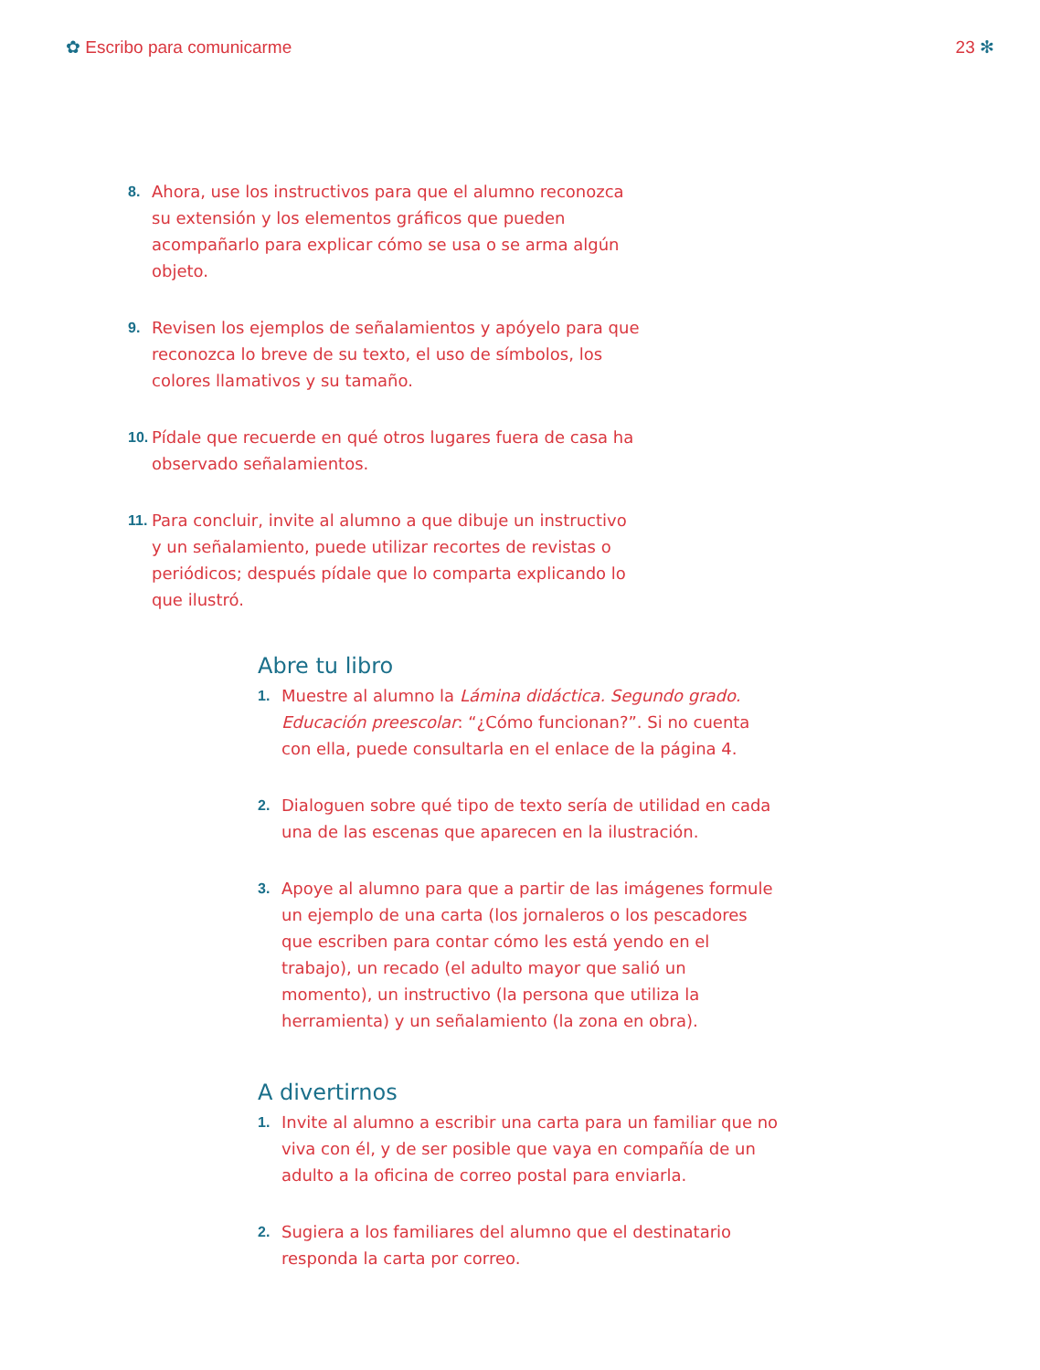✿ Escribo para comunicarme 23 ✻
8. Ahora, use los instructivos para que el alumno reconozca su extensión y los elementos gráficos que pueden acompañarlo para explicar cómo se usa o se arma algún objeto.
9. Revisen los ejemplos de señalamientos y apóyelo para que reconozca lo breve de su texto, el uso de símbolos, los colores llamativos y su tamaño.
10. Pídale que recuerde en qué otros lugares fuera de casa ha observado señalamientos.
11. Para concluir, invite al alumno a que dibuje un instructivo y un señalamiento, puede utilizar recortes de revistas o periódicos; después pídale que lo comparta explicando lo que ilustró.
Abre tu libro
1. Muestre al alumno la Lámina didáctica. Segundo grado. Educación preescolar: “¿Cómo funcionan?”. Si no cuenta con ella, puede consultarla en el enlace de la página 4.
2. Dialoguen sobre qué tipo de texto sería de utilidad en cada una de las escenas que aparecen en la ilustración.
3. Apoye al alumno para que a partir de las imágenes formule un ejemplo de una carta (los jornaleros o los pescadores que escriben para contar cómo les está yendo en el trabajo), un recado (el adulto mayor que salió un momento), un instructivo (la persona que utiliza la herramienta) y un señalamiento (la zona en obra).
A divertirnos
1. Invite al alumno a escribir una carta para un familiar que no viva con él, y de ser posible que vaya en compañía de un adulto a la oficina de correo postal para enviarla.
2. Sugiera a los familiares del alumno que el destinatario responda la carta por correo.